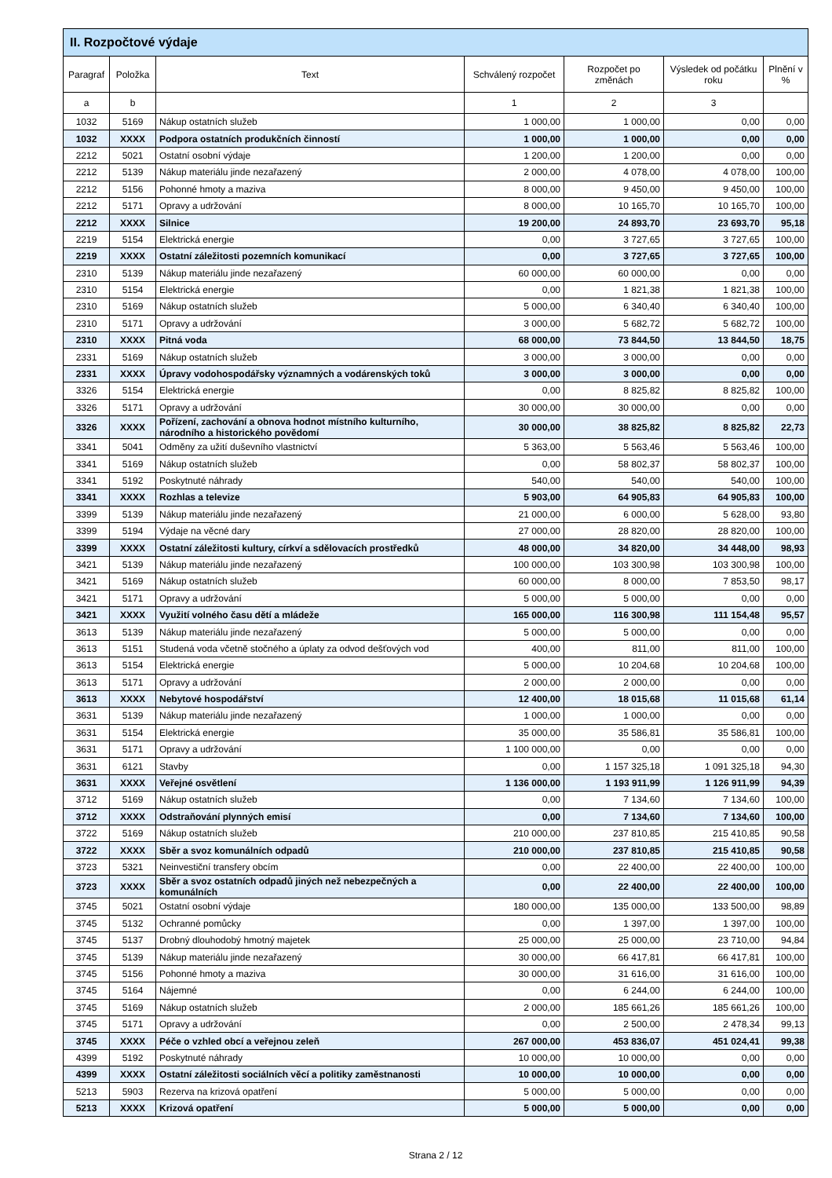| II. Rozpočtové výdaje | | | | | | |
| --- | --- | --- | --- | --- | --- | --- |
| Paragraf | Položka | Text | Schválený rozpočet | Rozpočet po změnách | Výsledek od počátku roku | Plnění v % |
| a | b | | 1 | 2 | 3 | |
| 1032 | 5169 | Nákup ostatních služeb | 1 000,00 | 1 000,00 | 0,00 | 0,00 |
| 1032 | XXXX | Podpora ostatních produkčních činností | 1 000,00 | 1 000,00 | 0,00 | 0,00 |
| 2212 | 5021 | Ostatní osobní výdaje | 1 200,00 | 1 200,00 | 0,00 | 0,00 |
| 2212 | 5139 | Nákup materiálu jinde nezařazený | 2 000,00 | 4 078,00 | 4 078,00 | 100,00 |
| 2212 | 5156 | Pohonné hmoty a maziva | 8 000,00 | 9 450,00 | 9 450,00 | 100,00 |
| 2212 | 5171 | Opravy a udržování | 8 000,00 | 10 165,70 | 10 165,70 | 100,00 |
| 2212 | XXXX | Silnice | 19 200,00 | 24 893,70 | 23 693,70 | 95,18 |
| 2219 | 5154 | Elektrická energie | 0,00 | 3 727,65 | 3 727,65 | 100,00 |
| 2219 | XXXX | Ostatní záležitosti pozemních komunikací | 0,00 | 3 727,65 | 3 727,65 | 100,00 |
| 2310 | 5139 | Nákup materiálu jinde nezařazený | 60 000,00 | 60 000,00 | 0,00 | 0,00 |
| 2310 | 5154 | Elektrická energie | 0,00 | 1 821,38 | 1 821,38 | 100,00 |
| 2310 | 5169 | Nákup ostatních služeb | 5 000,00 | 6 340,40 | 6 340,40 | 100,00 |
| 2310 | 5171 | Opravy a udržování | 3 000,00 | 5 682,72 | 5 682,72 | 100,00 |
| 2310 | XXXX | Pitná voda | 68 000,00 | 73 844,50 | 13 844,50 | 18,75 |
| 2331 | 5169 | Nákup ostatních služeb | 3 000,00 | 3 000,00 | 0,00 | 0,00 |
| 2331 | XXXX | Úpravy vodohospodářsky významných a vodárenských toků | 3 000,00 | 3 000,00 | 0,00 | 0,00 |
| 3326 | 5154 | Elektrická energie | 0,00 | 8 825,82 | 8 825,82 | 100,00 |
| 3326 | 5171 | Opravy a udržování | 30 000,00 | 30 000,00 | 0,00 | 0,00 |
| 3326 | XXXX | Pořízení, zachování a obnova hodnot místního kulturního, národního a historického povědomí | 30 000,00 | 38 825,82 | 8 825,82 | 22,73 |
| 3341 | 5041 | Odměny za užití duševního vlastnictví | 5 363,00 | 5 563,46 | 5 563,46 | 100,00 |
| 3341 | 5169 | Nákup ostatních služeb | 0,00 | 58 802,37 | 58 802,37 | 100,00 |
| 3341 | 5192 | Poskytnuté náhrady | 540,00 | 540,00 | 540,00 | 100,00 |
| 3341 | XXXX | Rozhlas a televize | 5 903,00 | 64 905,83 | 64 905,83 | 100,00 |
| 3399 | 5139 | Nákup materiálu jinde nezařazený | 21 000,00 | 6 000,00 | 5 628,00 | 93,80 |
| 3399 | 5194 | Výdaje na věcné dary | 27 000,00 | 28 820,00 | 28 820,00 | 100,00 |
| 3399 | XXXX | Ostatní záležitosti kultury, církví a sdělovacích prostředků | 48 000,00 | 34 820,00 | 34 448,00 | 98,93 |
| 3421 | 5139 | Nákup materiálu jinde nezařazený | 100 000,00 | 103 300,98 | 103 300,98 | 100,00 |
| 3421 | 5169 | Nákup ostatních služeb | 60 000,00 | 8 000,00 | 7 853,50 | 98,17 |
| 3421 | 5171 | Opravy a udržování | 5 000,00 | 5 000,00 | 0,00 | 0,00 |
| 3421 | XXXX | Využití volného času dětí a mládeže | 165 000,00 | 116 300,98 | 111 154,48 | 95,57 |
| 3613 | 5139 | Nákup materiálu jinde nezařazený | 5 000,00 | 5 000,00 | 0,00 | 0,00 |
| 3613 | 5151 | Studená voda včetně stočného a úplaty za odvod dešťových vod | 400,00 | 811,00 | 811,00 | 100,00 |
| 3613 | 5154 | Elektrická energie | 5 000,00 | 10 204,68 | 10 204,68 | 100,00 |
| 3613 | 5171 | Opravy a udržování | 2 000,00 | 2 000,00 | 0,00 | 0,00 |
| 3613 | XXXX | Nebytové hospodářství | 12 400,00 | 18 015,68 | 11 015,68 | 61,14 |
| 3631 | 5139 | Nákup materiálu jinde nezařazený | 1 000,00 | 1 000,00 | 0,00 | 0,00 |
| 3631 | 5154 | Elektrická energie | 35 000,00 | 35 586,81 | 35 586,81 | 100,00 |
| 3631 | 5171 | Opravy a udržování | 1 100 000,00 | 0,00 | 0,00 | 0,00 |
| 3631 | 6121 | Stavby | 0,00 | 1 157 325,18 | 1 091 325,18 | 94,30 |
| 3631 | XXXX | Veřejné osvětlení | 1 136 000,00 | 1 193 911,99 | 1 126 911,99 | 94,39 |
| 3712 | 5169 | Nákup ostatních služeb | 0,00 | 7 134,60 | 7 134,60 | 100,00 |
| 3712 | XXXX | Odstraňování plynných emisí | 0,00 | 7 134,60 | 7 134,60 | 100,00 |
| 3722 | 5169 | Nákup ostatních služeb | 210 000,00 | 237 810,85 | 215 410,85 | 90,58 |
| 3722 | XXXX | Sběr a svoz komunálních odpadů | 210 000,00 | 237 810,85 | 215 410,85 | 90,58 |
| 3723 | 5321 | Neinvestiční transfery obcím | 0,00 | 22 400,00 | 22 400,00 | 100,00 |
| 3723 | XXXX | Sběr a svoz ostatních odpadů jiných než nebezpečných a komunálních | 0,00 | 22 400,00 | 22 400,00 | 100,00 |
| 3745 | 5021 | Ostatní osobní výdaje | 180 000,00 | 135 000,00 | 133 500,00 | 98,89 |
| 3745 | 5132 | Ochranné pomůcky | 0,00 | 1 397,00 | 1 397,00 | 100,00 |
| 3745 | 5137 | Drobný dlouhodobý hmotný majetek | 25 000,00 | 25 000,00 | 23 710,00 | 94,84 |
| 3745 | 5139 | Nákup materiálu jinde nezařazený | 30 000,00 | 66 417,81 | 66 417,81 | 100,00 |
| 3745 | 5156 | Pohonné hmoty a maziva | 30 000,00 | 31 616,00 | 31 616,00 | 100,00 |
| 3745 | 5164 | Nájemné | 0,00 | 6 244,00 | 6 244,00 | 100,00 |
| 3745 | 5169 | Nákup ostatních služeb | 2 000,00 | 185 661,26 | 185 661,26 | 100,00 |
| 3745 | 5171 | Opravy a udržování | 0,00 | 2 500,00 | 2 478,34 | 99,13 |
| 3745 | XXXX | Péče o vzhled obcí a veřejnou zeleň | 267 000,00 | 453 836,07 | 451 024,41 | 99,38 |
| 4399 | 5192 | Poskytnuté náhrady | 10 000,00 | 10 000,00 | 0,00 | 0,00 |
| 4399 | XXXX | Ostatní záležitosti sociálních věcí a politiky zaměstnanosti | 10 000,00 | 10 000,00 | 0,00 | 0,00 |
| 5213 | 5903 | Rezerva na krizová opatření | 5 000,00 | 5 000,00 | 0,00 | 0,00 |
| 5213 | XXXX | Krizová opatření | 5 000,00 | 5 000,00 | 0,00 | 0,00 |
Strana 2 / 12